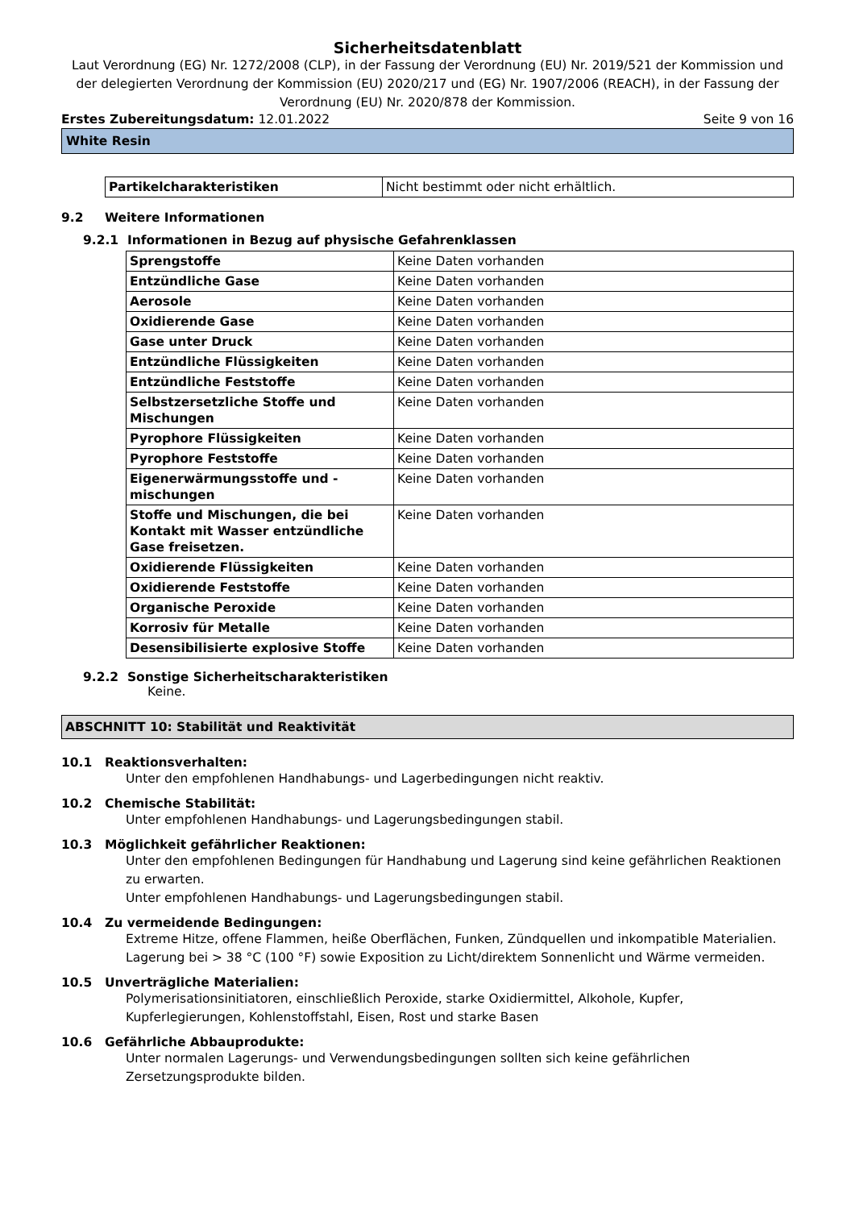Sicherheitsdatenblatt
Laut Verordnung (EG) Nr. 1272/2008 (CLP), in der Fassung der Verordnung (EU) Nr. 2019/521 der Kommission und der delegierten Verordnung der Kommission (EU) 2020/217 und (EG) Nr. 1907/2006 (REACH), in der Fassung der Verordnung (EU) Nr. 2020/878 der Kommission.
Erstes Zubereitungsdatum: 12.01.2022
Seite 9 von 16
White Resin
| Partikelcharakteristiken | Nicht bestimmt oder nicht erhältlich. |
9.2 Weitere Informationen
9.2.1 Informationen in Bezug auf physische Gefahrenklassen
| Sprengstoffe | Keine Daten vorhanden |
| Entzündliche Gase | Keine Daten vorhanden |
| Aerosole | Keine Daten vorhanden |
| Oxidierende Gase | Keine Daten vorhanden |
| Gase unter Druck | Keine Daten vorhanden |
| Entzündliche Flüssigkeiten | Keine Daten vorhanden |
| Entzündliche Feststoffe | Keine Daten vorhanden |
| Selbstzersetzliche Stoffe und Mischungen | Keine Daten vorhanden |
| Pyrophore Flüssigkeiten | Keine Daten vorhanden |
| Pyrophore Feststoffe | Keine Daten vorhanden |
| Eigenerwärmungsstoffe und -mischungen | Keine Daten vorhanden |
| Stoffe und Mischungen, die bei Kontakt mit Wasser entzündliche Gase freisetzen. | Keine Daten vorhanden |
| Oxidierende Flüssigkeiten | Keine Daten vorhanden |
| Oxidierende Feststoffe | Keine Daten vorhanden |
| Organische Peroxide | Keine Daten vorhanden |
| Korrosiv für Metalle | Keine Daten vorhanden |
| Desensibilisierte explosive Stoffe | Keine Daten vorhanden |
9.2.2 Sonstige Sicherheitscharakteristiken
Keine.
ABSCHNITT 10: Stabilität und Reaktivität
10.1 Reaktionsverhalten:
Unter den empfohlenen Handhabungs- und Lagerbedingungen nicht reaktiv.
10.2 Chemische Stabilität:
Unter empfohlenen Handhabungs- und Lagerungsbedingungen stabil.
10.3 Möglichkeit gefährlicher Reaktionen:
Unter den empfohlenen Bedingungen für Handhabung und Lagerung sind keine gefährlichen Reaktionen zu erwarten.
Unter empfohlenen Handhabungs- und Lagerungsbedingungen stabil.
10.4 Zu vermeidende Bedingungen:
Extreme Hitze, offene Flammen, heiße Oberflächen, Funken, Zündquellen und inkompatible Materialien.
Lagerung bei > 38 °C (100 °F) sowie Exposition zu Licht/direktem Sonnenlicht und Wärme vermeiden.
10.5 Unverträgliche Materialien:
Polymerisationsinitiatoren, einschließlich Peroxide, starke Oxidiermittel, Alkohole, Kupfer,
Kupferlegierungen, Kohlenstoffstahl, Eisen, Rost und starke Basen
10.6 Gefährliche Abbauprodukte:
Unter normalen Lagerungs- und Verwendungsbedingungen sollten sich keine gefährlichen
Zersetzungsprodukte bilden.